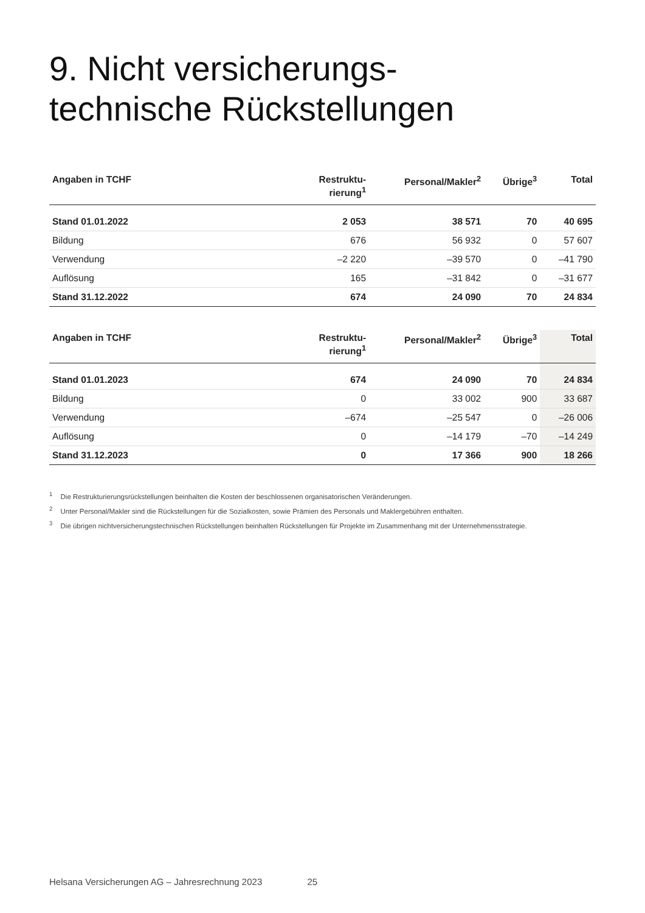9. Nicht versicherungs-
technische Rückstellungen
| Angaben in TCHF | Restruktu- rierung<sup>1</sup> | Personal/Makler<sup>2</sup> | Übrige<sup>3</sup> | Total |
| --- | --- | --- | --- | --- |
| Stand 01.01.2022 | 2 053 | 38 571 | 70 | 40 695 |
| Bildung | 676 | 56 932 | 0 | 57 607 |
| Verwendung | –2 220 | –39 570 | 0 | –41 790 |
| Auflösung | 165 | –31 842 | 0 | –31 677 |
| Stand 31.12.2022 | 674 | 24 090 | 70 | 24 834 |
| Angaben in TCHF | Restruktu- rierung<sup>1</sup> | Personal/Makler<sup>2</sup> | Übrige<sup>3</sup> | Total |
| --- | --- | --- | --- | --- |
| Stand 01.01.2023 | 674 | 24 090 | 70 | 24 834 |
| Bildung | 0 | 33 002 | 900 | 33 687 |
| Verwendung | –674 | –25 547 | 0 | –26 006 |
| Auflösung | 0 | –14 179 | –70 | –14 249 |
| Stand 31.12.2023 | 0 | 17 366 | 900 | 18 266 |
<sup>1</sup> Die Restrukturierungsrückstellungen beinhalten die Kosten der beschlossenen organisatorischen Veränderungen.
<sup>2</sup> Unter Personal/Makler sind die Rückstellungen für die Sozialkosten, sowie Prämien des Personals und Maklergebühren enthalten.
<sup>3</sup> Die übrigen nichtversicherungstechnischen Rückstellungen beinhalten Rückstellungen für Projekte im Zusammenhang mit der Unternehmensstrategie.
Helsana Versicherungen AG – Jahresrechnung 2023 25